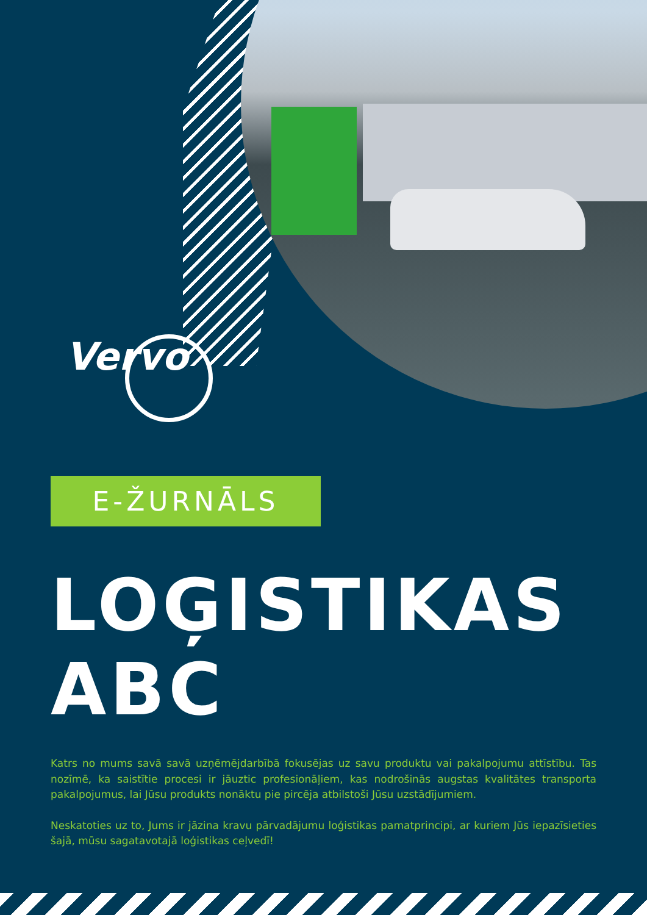Vervo
E-ŽURNĀLS
LOĢISTIKAS
ABC
Katrs no mums savā savā uzņēmējdarbībā fokusējas uz savu produktu vai pakalpojumu attīstību. Tas nozīmē, ka saistītie procesi ir jāuztic profesionāļiem, kas nodrošinās augstas kvalitātes transporta pakalpojumus, lai Jūsu produkts nonāktu pie pircēja atbilstoši Jūsu uzstādījumiem.
Neskatoties uz to, Jums ir jāzina kravu pārvadājumu loģistikas pamatprincipi, ar kuriem Jūs iepazīsieties šajā, mūsu sagatavotajā loģistikas ceļvedī!